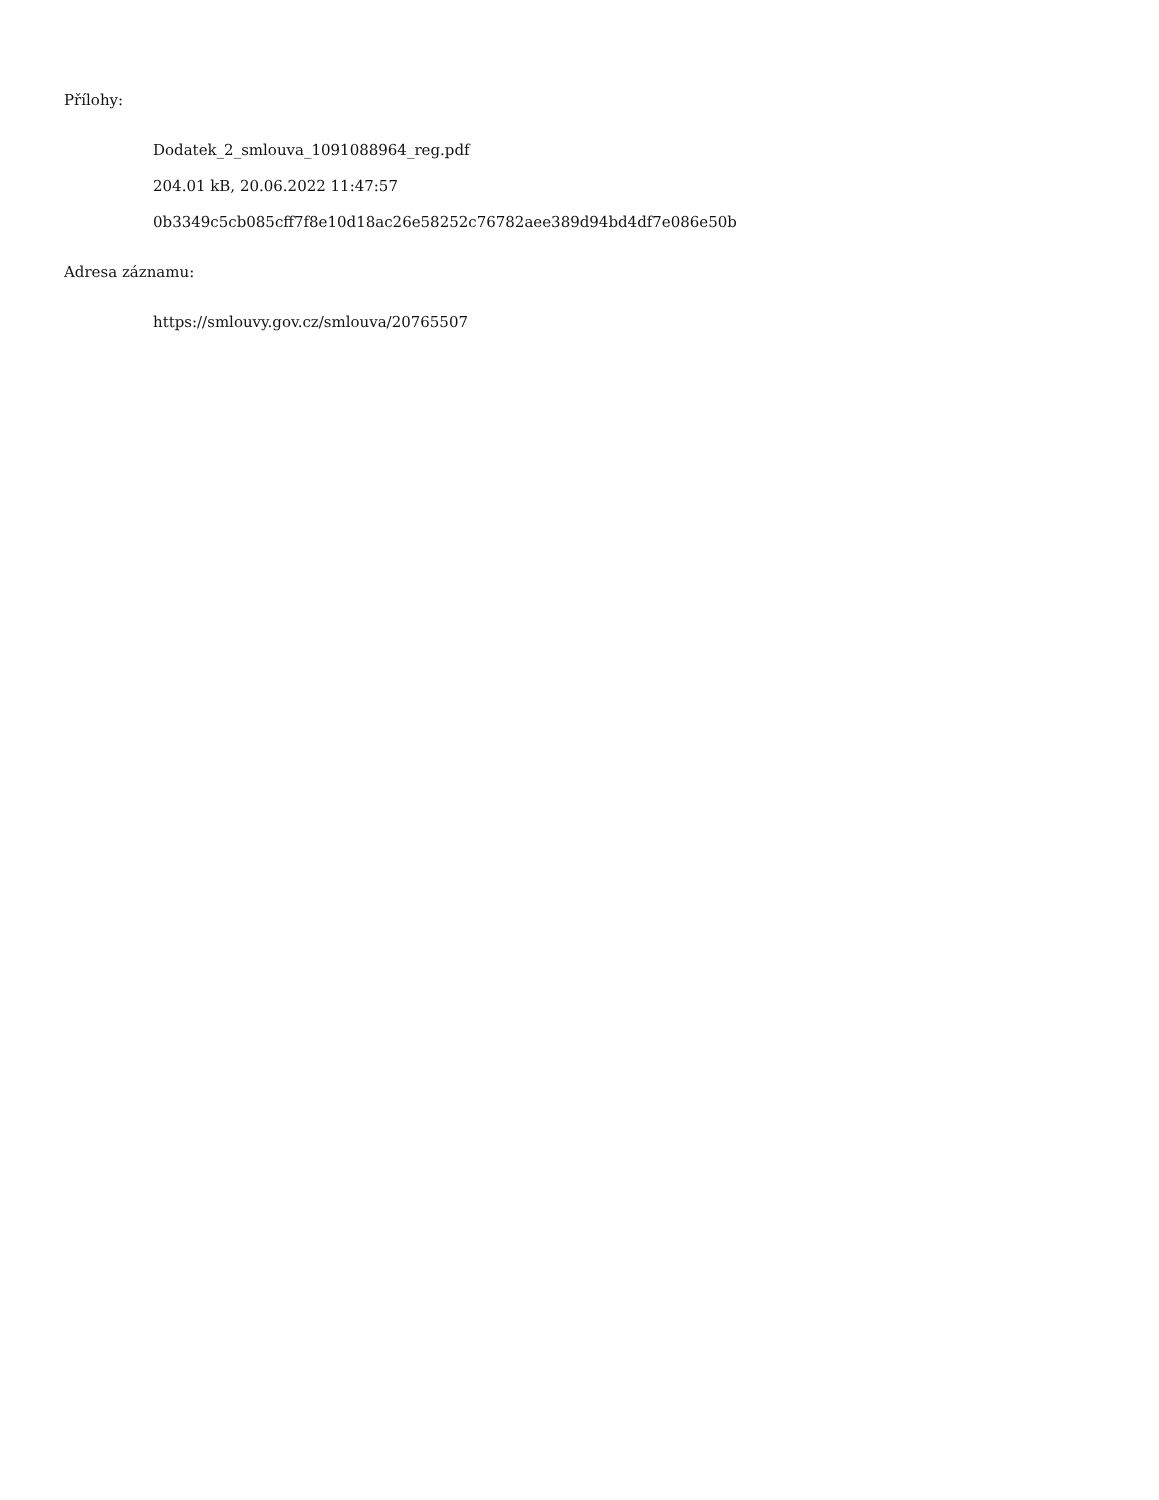Přílohy:
Dodatek_2_smlouva_1091088964_reg.pdf
204.01 kB, 20.06.2022 11:47:57
0b3349c5cb085cff7f8e10d18ac26e58252c76782aee389d94bd4df7e086e50b
Adresa záznamu:
https://smlouvy.gov.cz/smlouva/20765507